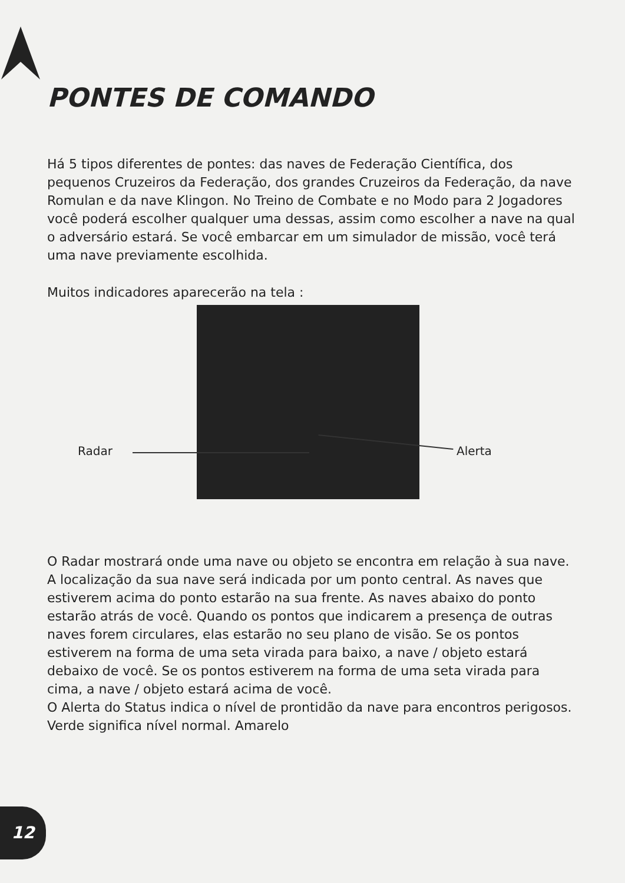PONTES DE COMANDO
Há 5 tipos diferentes de pontes: das naves de Federação Científica, dos pequenos Cruzeiros da Federação, dos grandes Cruzeiros da Federação, da nave Romulan e da nave Klingon. No Treino de Combate e no Modo para 2 Jogadores você poderá escolher qualquer uma dessas, assim como escolher a nave na qual o adversário estará. Se você embarcar em um simulador de missão, você terá uma nave previamente escolhida.
Muitos indicadores aparecerão na tela :
Radar Alerta
O Radar mostrará onde uma nave ou objeto se encontra em relação à sua nave. A localização da sua nave será indicada por um ponto central. As naves que estiverem acima do ponto estarão na sua frente. As naves abaixo do ponto estarão atrás de você. Quando os pontos que indicarem a presença de outras naves forem circulares, elas estarão no seu plano de visão. Se os pontos estiverem na forma de uma seta virada para baixo, a nave / objeto estará debaixo de você. Se os pontos estiverem na forma de uma seta virada para cima, a nave / objeto estará acima de você.
O Alerta do Status indica o nível de prontidão da nave para encontros perigosos. Verde significa nível normal. Amarelo
12